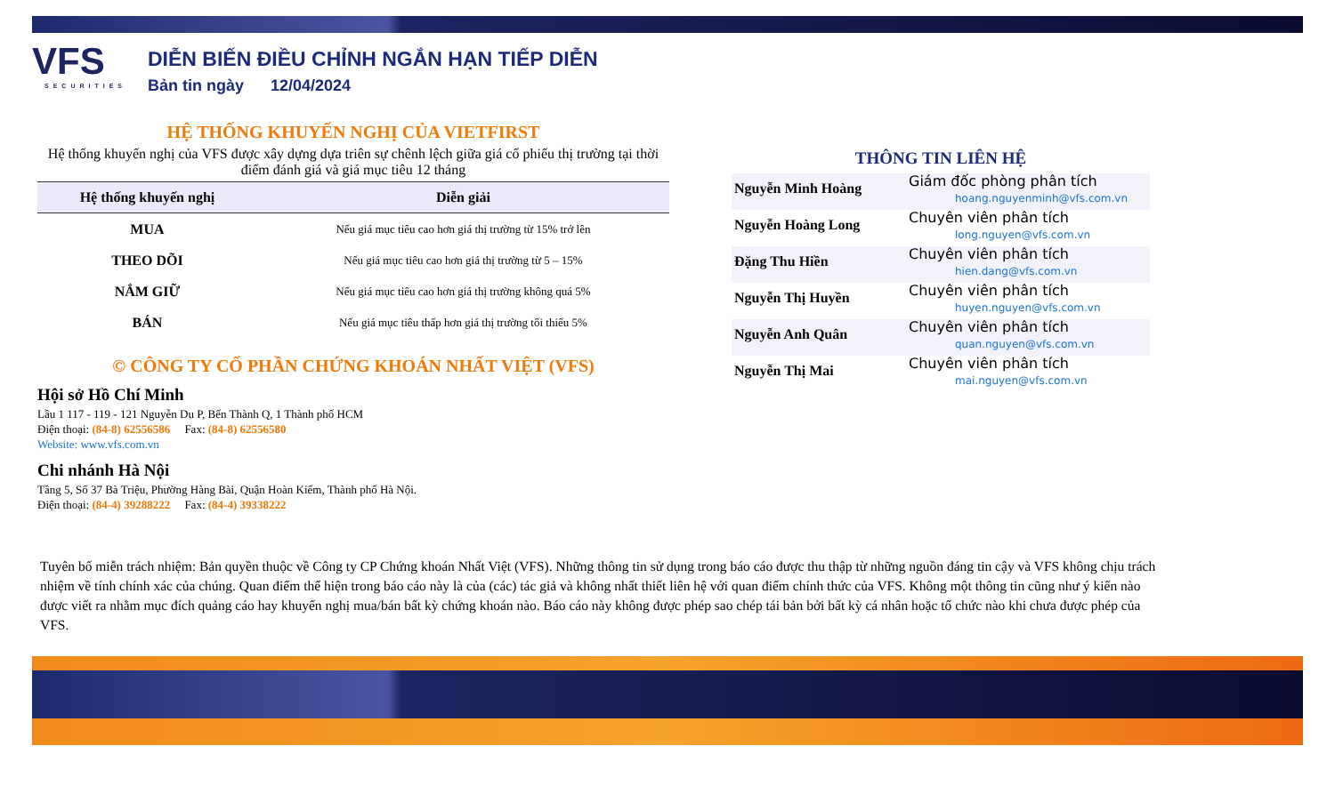VFS SECURITIES
DIỄN BIẾN ĐIỀU CHỈNH NGẮN HẠN TIẾP DIỄN
Bản tin ngày 12/04/2024
HỆ THỐNG KHUYẾN NGHỊ CỦA VIETFIRST
Hệ thống khuyến nghị của VFS được xây dựng dựa triên sự chênh lệch giữa giá cổ phiếu thị trường tại thời điểm đánh giá và giá mục tiêu 12 tháng
| Hệ thống khuyến nghị | Diễn giải |
| --- | --- |
| MUA | Nếu giá mục tiêu cao hơn giá thị trường từ 15% trở lên |
| THEO DÕI | Nếu giá mục tiêu cao hơn giá thị trường từ 5 – 15% |
| NẮM GIỮ | Nếu giá mục tiêu cao hơn giá thị trường không quá 5% |
| BÁN | Nếu giá mục tiêu thấp hơn giá thị trường tối thiểu 5% |
© CÔNG TY CỔ PHẦN CHỨNG KHOÁN NHẤT VIỆT (VFS)
Hội sở Hồ Chí Minh
Lầu 1 117 - 119 - 121 Nguyễn Du P, Bến Thành Q, 1 Thành phố HCM
Điện thoại: (84-8) 62556586 Fax: (84-8) 62556580
Website: www.vfs.com.vn
Chi nhánh Hà Nội
Tầng 5, Số 37 Bà Triệu, Phường Hàng Bài, Quận Hoàn Kiếm, Thành phố Hà Nội.
Điện thoại: (84-4) 39288222 Fax: (84-4) 39338222
THÔNG TIN LIÊN HỆ
| Nguyễn Minh Hoàng | Giám đốc phòng phân tích hoang.nguyenminh@vfs.com.vn |
| Nguyễn Hoàng Long | Chuyên viên phân tích long.nguyen@vfs.com.vn |
| Đặng Thu Hiền | Chuyên viên phân tích hien.dang@vfs.com.vn |
| Nguyễn Thị Huyền | Chuyên viên phân tích huyen.nguyen@vfs.com.vn |
| Nguyễn Anh Quân | Chuyên viên phân tích quan.nguyen@vfs.com.vn |
| Nguyễn Thị Mai | Chuyên viên phân tích mai.nguyen@vfs.com.vn |
Tuyên bố miễn trách nhiệm: Bản quyền thuộc về Công ty CP Chứng khoán Nhất Việt (VFS). Những thông tin sử dụng trong báo cáo được thu thập từ những nguồn đáng tin cậy và VFS không chịu trách nhiệm về tính chính xác của chúng. Quan điểm thể hiện trong báo cáo này là của (các) tác giả và không nhất thiết liên hệ với quan điểm chính thức của VFS. Không một thông tin cũng như ý kiến nào được viết ra nhằm mục đích quảng cáo hay khuyến nghị mua/bán bất kỳ chứng khoán nào. Báo cáo này không được phép sao chép tái bản bởi bất kỳ cá nhân hoặc tổ chức nào khi chưa được phép của VFS.